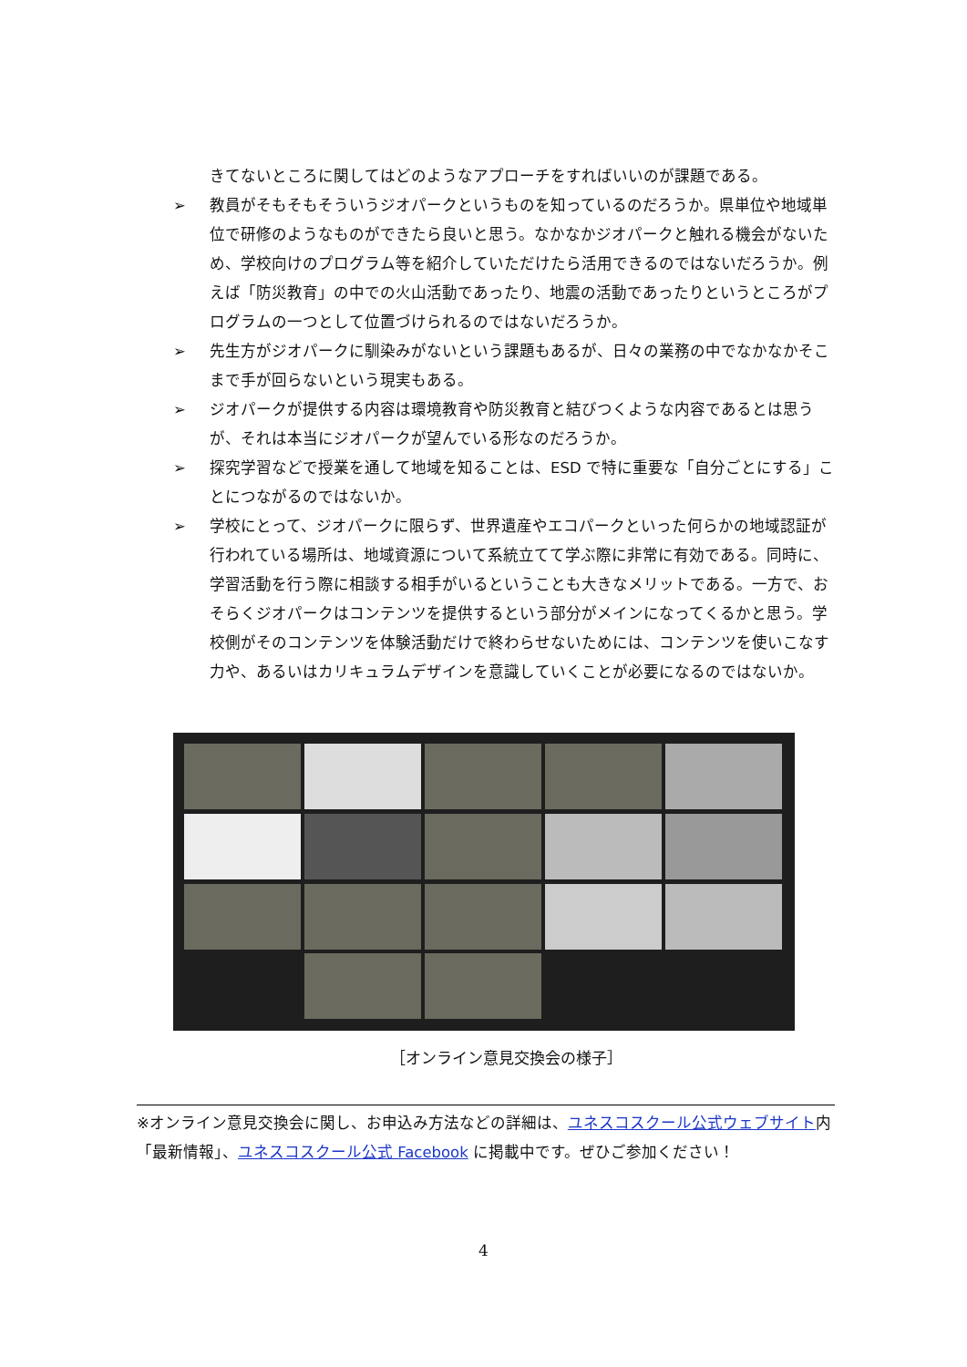きてないところに関してはどのようなアプローチをすればいいのが課題である。
➢ 教員がそもそもそういうジオパークというものを知っているのだろうか。県単位や地域単位で研修のようなものができたら良いと思う。なかなかジオパークと触れる機会がないため、学校向けのプログラム等を紹介していただけたら活用できるのではないだろうか。例えば「防災教育」の中での火山活動であったり、地震の活動であったりというところがプログラムの一つとして位置づけられるのではないだろうか。
➢ 先生方がジオパークに馴染みがないという課題もあるが、日々の業務の中でなかなかそこまで手が回らないという現実もある。
➢ ジオパークが提供する内容は環境教育や防災教育と結びつくような内容であるとは思うが、それは本当にジオパークが望んでいる形なのだろうか。
➢ 探究学習などで授業を通して地域を知ることは、ESD で特に重要な「自分ごとにする」ことにつながるのではないか。
➢ 学校にとって、ジオパークに限らず、世界遺産やエコパークといった何らかの地域認証が行われている場所は、地域資源について系統立てて学ぶ際に非常に有効である。同時に、学習活動を行う際に相談する相手がいるということも大きなメリットである。一方で、おそらくジオパークはコンテンツを提供するという部分がメインになってくるかと思う。学校側がそのコンテンツを体験活動だけで終わらせないためには、コンテンツを使いこなす力や、あるいはカリキュラムデザインを意識していくことが必要になるのではないか。
［オンライン意見交換会の様子］
※オンライン意見交換会に関し、お申込み方法などの詳細は、ユネスコスクール公式ウェブサイト内「最新情報」、ユネスコスクール公式 Facebook に掲載中です。ぜひご参加ください！
4